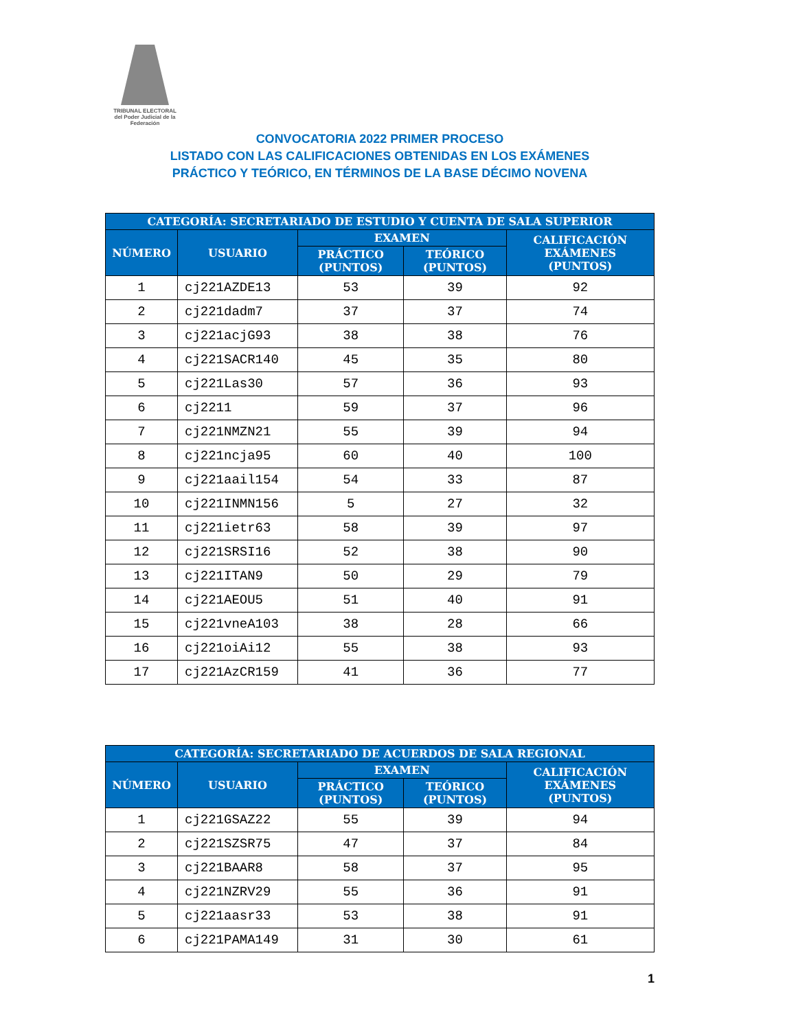TRIBUNAL ELECTORAL
del Poder Judicial de la Federación
CONVOCATORIA 2022 PRIMER PROCESO
LISTADO CON LAS CALIFICACIONES OBTENIDAS EN LOS EXÁMENES
PRÁCTICO Y TEÓRICO, EN TÉRMINOS DE LA BASE DÉCIMO NOVENA
| CATEGORÍA: SECRETARIADO DE ESTUDIO Y CUENTA DE SALA SUPERIOR | | | | |
| --- | --- | --- | --- | --- |
| NÚMERO | USUARIO | EXAMEN | | CALIFICACIÓN EXÁMENES (PUNTOS) |
| | | PRÁCTICO (PUNTOS) | TEÓRICO (PUNTOS) | |
| 1 | cj221AZDE13 | 53 | 39 | 92 |
| 2 | cj221dadm7 | 37 | 37 | 74 |
| 3 | cj221acjG93 | 38 | 38 | 76 |
| 4 | cj221SACR140 | 45 | 35 | 80 |
| 5 | cj221Las30 | 57 | 36 | 93 |
| 6 | cj2211 | 59 | 37 | 96 |
| 7 | cj221NMZN21 | 55 | 39 | 94 |
| 8 | cj221ncja95 | 60 | 40 | 100 |
| 9 | cj221aail154 | 54 | 33 | 87 |
| 10 | cj221INMN156 | 5 | 27 | 32 |
| 11 | cj221ietr63 | 58 | 39 | 97 |
| 12 | cj221SRSI16 | 52 | 38 | 90 |
| 13 | cj221ITAN9 | 50 | 29 | 79 |
| 14 | cj221AEOU5 | 51 | 40 | 91 |
| 15 | cj221vneA103 | 38 | 28 | 66 |
| 16 | cj221oiAi12 | 55 | 38 | 93 |
| 17 | cj221AzCR159 | 41 | 36 | 77 |
| CATEGORÍA: SECRETARIADO DE ACUERDOS DE SALA REGIONAL | | | | |
| --- | --- | --- | --- | --- |
| NÚMERO | USUARIO | EXAMEN | | CALIFICACIÓN EXÁMENES (PUNTOS) |
| | | PRÁCTICO (PUNTOS) | TEÓRICO (PUNTOS) | |
| 1 | cj221GSAZ22 | 55 | 39 | 94 |
| 2 | cj221SZSR75 | 47 | 37 | 84 |
| 3 | cj221BAAR8 | 58 | 37 | 95 |
| 4 | cj221NZRV29 | 55 | 36 | 91 |
| 5 | cj221aasr33 | 53 | 38 | 91 |
| 6 | cj221PAMA149 | 31 | 30 | 61 |
1